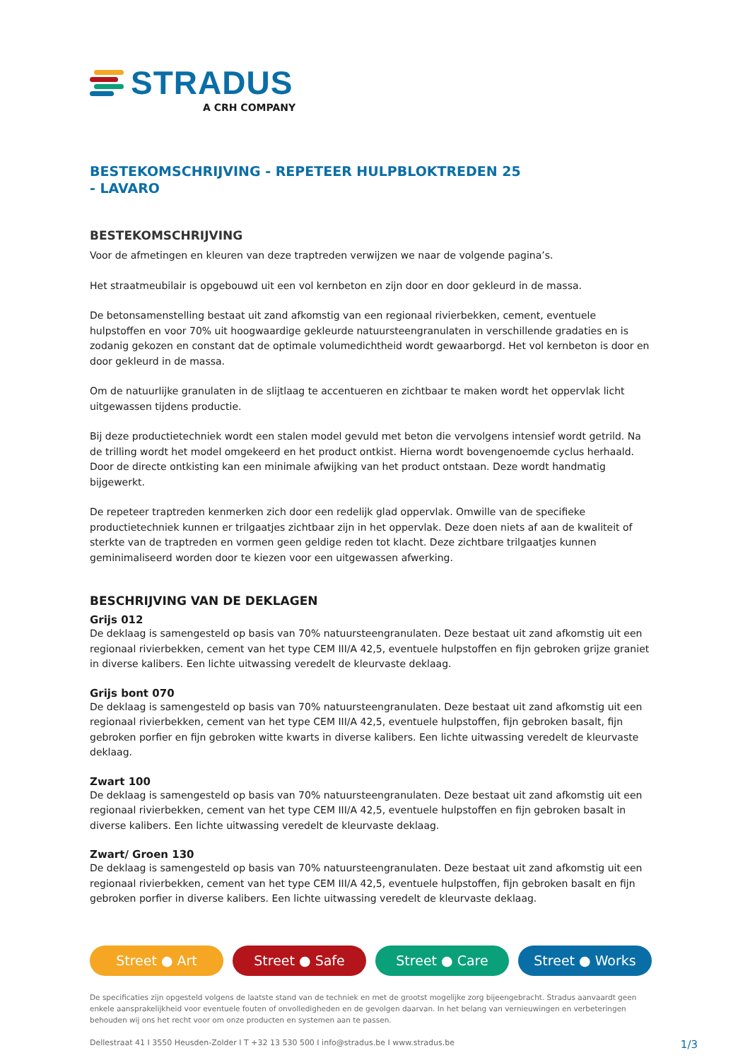STRADUS
A CRH COMPANY
BESTEKOMSCHRIJVING - REPETEER HULPBLOKTREDEN 25
- LAVARO
BESTEKOMSCHRIJVING
Voor de afmetingen en kleuren van deze traptreden verwijzen we naar de volgende pagina’s.
Het straatmeubilair is opgebouwd uit een vol kernbeton en zijn door en door gekleurd in de massa.
De betonsamenstelling bestaat uit zand afkomstig van een regionaal rivierbekken, cement, eventuele hulpstoffen en voor 70% uit hoogwaardige gekleurde natuursteengranulaten in verschillende gradaties en is zodanig gekozen en constant dat de optimale volumedichtheid wordt gewaarborgd. Het vol kernbeton is door en door gekleurd in de massa.
Om de natuurlijke granulaten in de slijtlaag te accentueren en zichtbaar te maken wordt het oppervlak licht uitgewassen tijdens productie.
Bij deze productietechniek wordt een stalen model gevuld met beton die vervolgens intensief wordt getrild. Na de trilling wordt het model omgekeerd en het product ontkist. Hierna wordt bovengenoemde cyclus herhaald. Door de directe ontkisting kan een minimale afwijking van het product ontstaan. Deze wordt handmatig bijgewerkt.
De repeteer traptreden kenmerken zich door een redelijk glad oppervlak. Omwille van de specifieke productietechniek kunnen er trilgaatjes zichtbaar zijn in het oppervlak. Deze doen niets af aan de kwaliteit of sterkte van de traptreden en vormen geen geldige reden tot klacht. Deze zichtbare trilgaatjes kunnen geminimaliseerd worden door te kiezen voor een uitgewassen afwerking.
BESCHRIJVING VAN DE DEKLAGEN
Grijs 012
De deklaag is samengesteld op basis van 70% natuursteengranulaten. Deze bestaat uit zand afkomstig uit een regionaal rivierbekken, cement van het type CEM III/A 42,5, eventuele hulpstoffen en fijn gebroken grijze graniet in diverse kalibers. Een lichte uitwassing veredelt de kleurvaste deklaag.
Grijs bont 070
De deklaag is samengesteld op basis van 70% natuursteengranulaten. Deze bestaat uit zand afkomstig uit een regionaal rivierbekken, cement van het type CEM III/A 42,5, eventuele hulpstoffen, fijn gebroken basalt, fijn gebroken porfier en fijn gebroken witte kwarts in diverse kalibers. Een lichte uitwassing veredelt de kleurvaste deklaag.
Zwart 100
De deklaag is samengesteld op basis van 70% natuursteengranulaten. Deze bestaat uit zand afkomstig uit een regionaal rivierbekken, cement van het type CEM III/A 42,5, eventuele hulpstoffen en fijn gebroken basalt in diverse kalibers. Een lichte uitwassing veredelt de kleurvaste deklaag.
Zwart/ Groen 130
De deklaag is samengesteld op basis van 70% natuursteengranulaten. Deze bestaat uit zand afkomstig uit een regionaal rivierbekken, cement van het type CEM III/A 42,5, eventuele hulpstoffen, fijn gebroken basalt en fijn gebroken porfier in diverse kalibers. Een lichte uitwassing veredelt de kleurvaste deklaag.
Street ● Art Street ● Safe Street ● Care Street ● Works
De specificaties zijn opgesteld volgens de laatste stand van de techniek en met de grootst mogelijke zorg bijeengebracht. Stradus aanvaardt geen enkele aansprakelijkheid voor eventuele fouten of onvolledigheden en de gevolgen daarvan. In het belang van vernieuwingen en verbeteringen behouden wij ons het recht voor om onze producten en systemen aan te passen.
Dellestraat 41 I 3550 Heusden-Zolder I T +32 13 530 500 I info@stradus.be I www.stradus.be 1/3